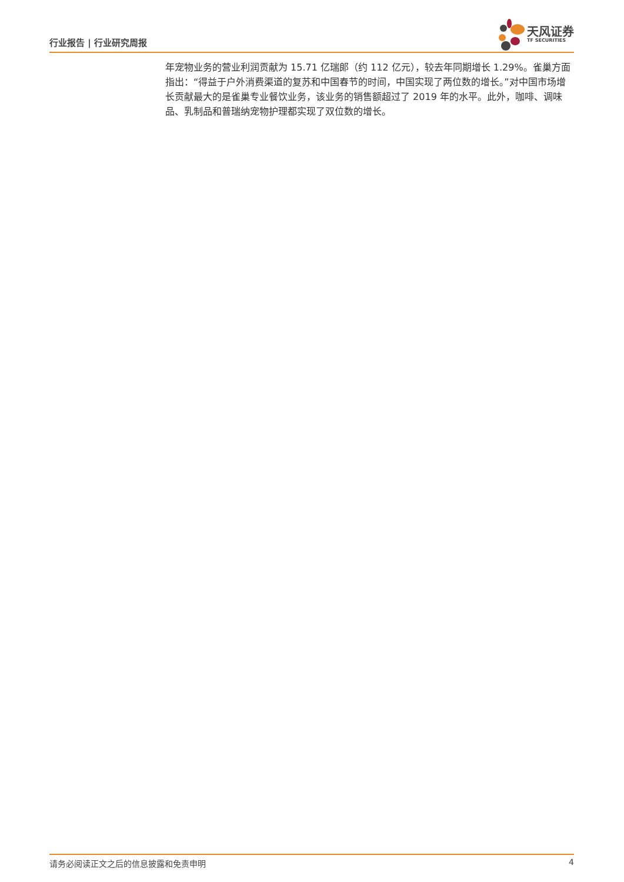行业报告 | 行业研究周报
天风证券
TF SECURITIES
年宠物业务的营业利润贡献为 15.71 亿瑞郎（约 112 亿元），较去年同期增长 1.29%。雀巢方面指出：“得益于户外消费渠道的复苏和中国春节的时间，中国实现了两位数的增长。”对中国市场增长贡献最大的是雀巢专业餐饮业务，该业务的销售额超过了 2019 年的水平。此外，咖啡、调味品、乳制品和普瑞纳宠物护理都实现了双位数的增长。
请务必阅读正文之后的信息披露和免责申明 4